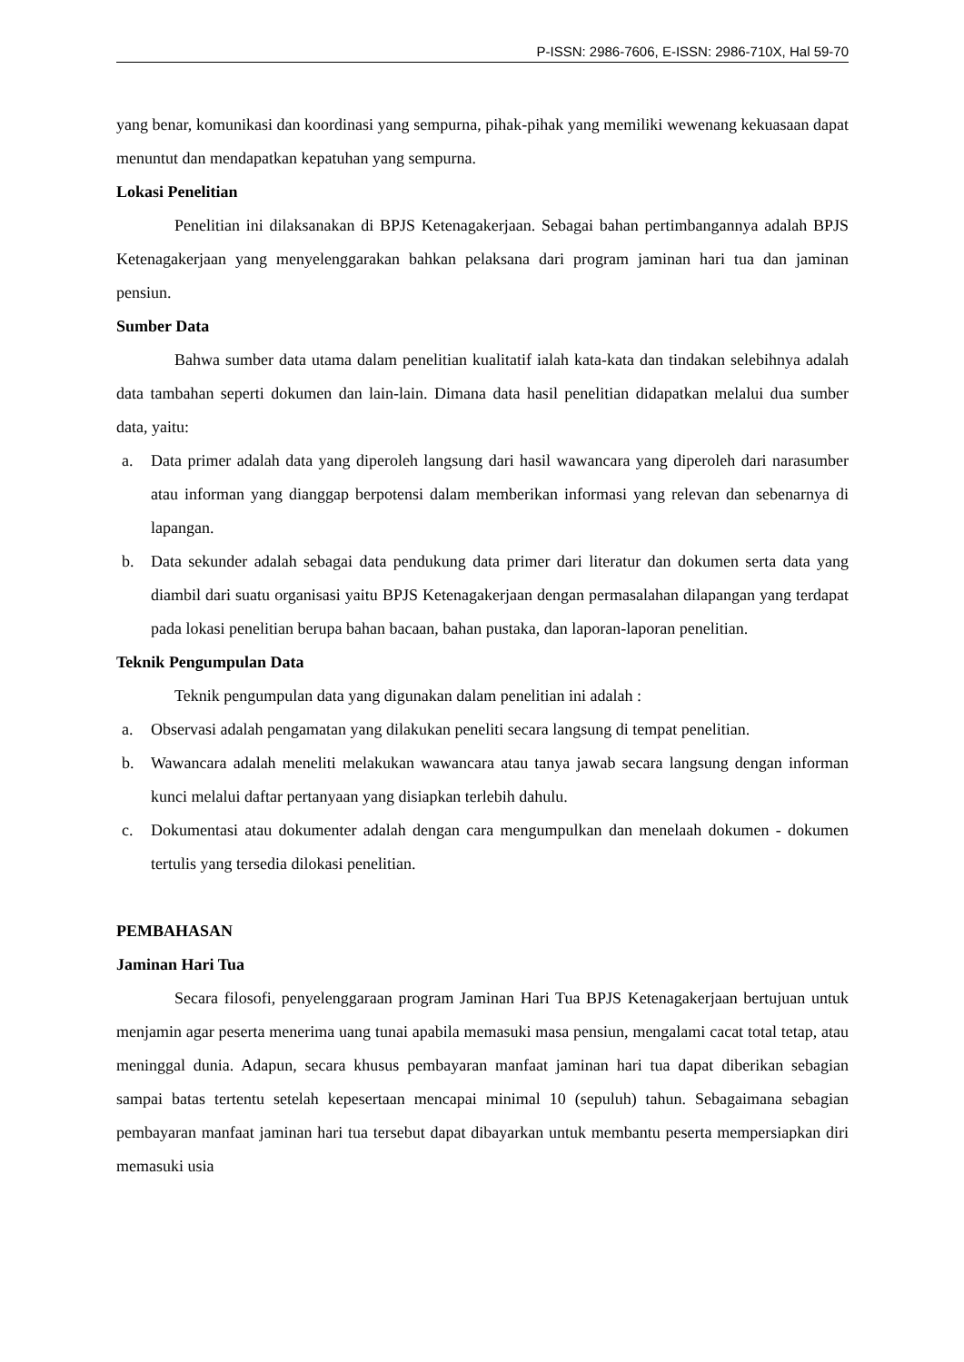P-ISSN: 2986-7606, E-ISSN: 2986-710X, Hal 59-70
yang benar, komunikasi dan koordinasi yang sempurna, pihak-pihak yang memiliki wewenang kekuasaan dapat menuntut dan mendapatkan kepatuhan yang sempurna.
Lokasi Penelitian
Penelitian ini dilaksanakan di BPJS Ketenagakerjaan. Sebagai bahan pertimbangannya adalah BPJS Ketenagakerjaan yang menyelenggarakan bahkan pelaksana dari program jaminan hari tua dan jaminan pensiun.
Sumber Data
Bahwa sumber data utama dalam penelitian kualitatif ialah kata-kata dan tindakan selebihnya adalah data tambahan seperti dokumen dan lain-lain. Dimana data hasil penelitian didapatkan melalui dua sumber data, yaitu:
a. Data primer adalah data yang diperoleh langsung dari hasil wawancara yang diperoleh dari narasumber atau informan yang dianggap berpotensi dalam memberikan informasi yang relevan dan sebenarnya di lapangan.
b. Data sekunder adalah sebagai data pendukung data primer dari literatur dan dokumen serta data yang diambil dari suatu organisasi yaitu BPJS Ketenagakerjaan dengan permasalahan dilapangan yang terdapat pada lokasi penelitian berupa bahan bacaan, bahan pustaka, dan laporan-laporan penelitian.
Teknik Pengumpulan Data
Teknik pengumpulan data yang digunakan dalam penelitian ini adalah :
a. Observasi adalah pengamatan yang dilakukan peneliti secara langsung di tempat penelitian.
b. Wawancara adalah meneliti melakukan wawancara atau tanya jawab secara langsung dengan informan kunci melalui daftar pertanyaan yang disiapkan terlebih dahulu.
c. Dokumentasi atau dokumenter adalah dengan cara mengumpulkan dan menelaah dokumen - dokumen tertulis yang tersedia dilokasi penelitian.
PEMBAHASAN
Jaminan Hari Tua
Secara filosofi, penyelenggaraan program Jaminan Hari Tua BPJS Ketenagakerjaan bertujuan untuk menjamin agar peserta menerima uang tunai apabila memasuki masa pensiun, mengalami cacat total tetap, atau meninggal dunia. Adapun, secara khusus pembayaran manfaat jaminan hari tua dapat diberikan sebagian sampai batas tertentu setelah kepesertaan mencapai minimal 10 (sepuluh) tahun. Sebagaimana sebagian pembayaran manfaat jaminan hari tua tersebut dapat dibayarkan untuk membantu peserta mempersiapkan diri memasuki usia